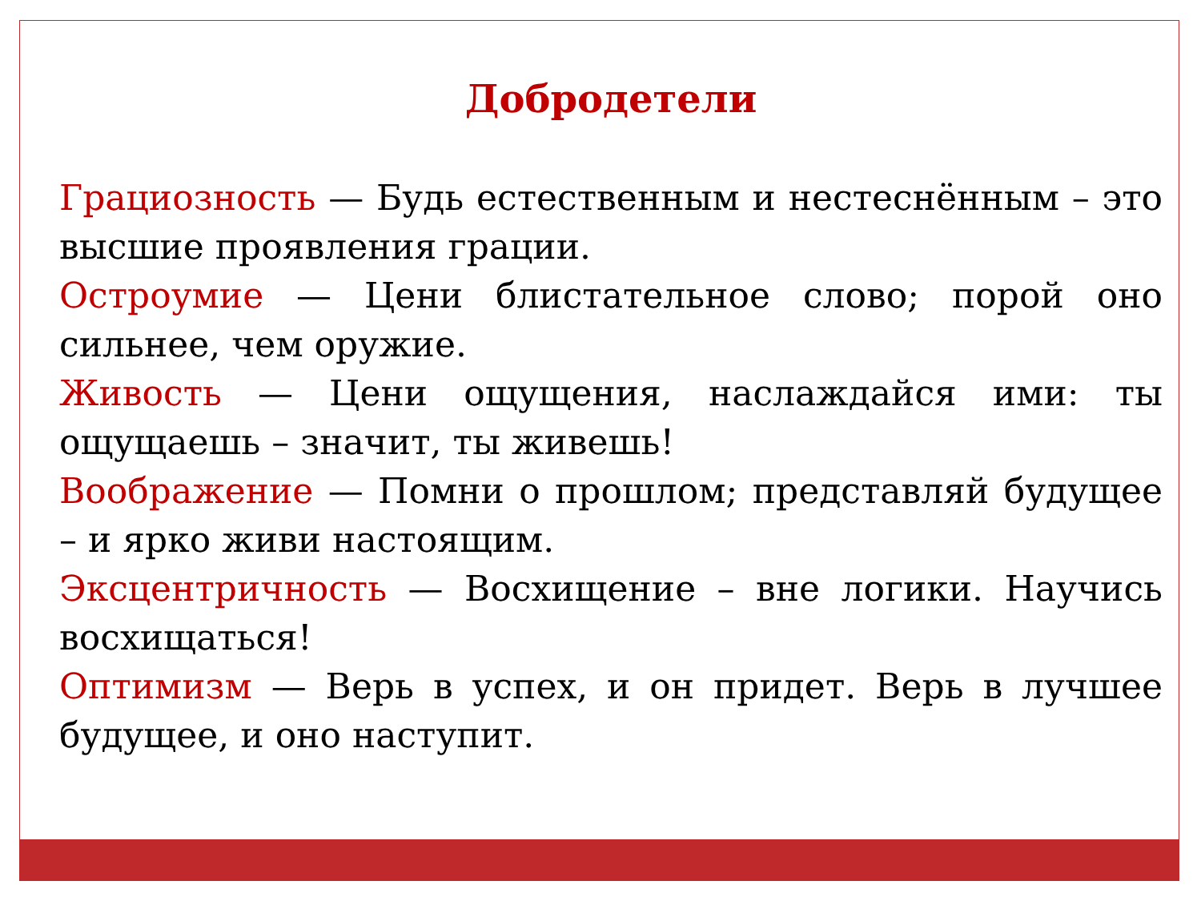Добродетели
Грациозность — Будь естественным и нестеснённым – это высшие проявления грации.
Остроумие — Цени блистательное слово; порой оно сильнее, чем оружие.
Живость — Цени ощущения, наслаждайся ими: ты ощущаешь – значит, ты живешь!
Воображение — Помни о прошлом; представляй будущее – и ярко живи настоящим.
Эксцентричность — Восхищение – вне логики. Научись восхищаться!
Оптимизм — Верь в успех, и он придет. Верь в лучшее будущее, и оно наступит.